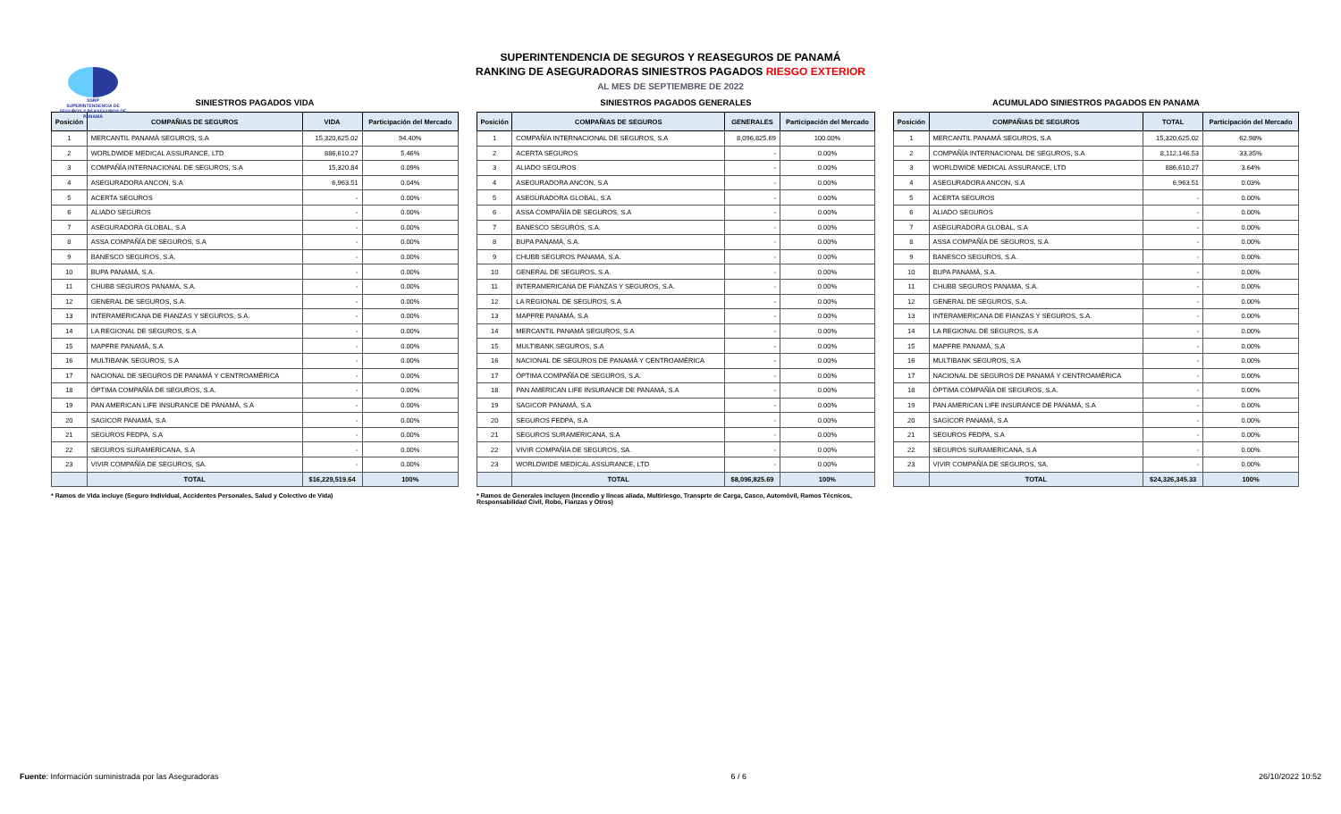SSRP
SUPERINTENDENCIA DE SEGUROS Y REASEGUROS DE PANAMÁ
SUPERINTENDENCIA DE SEGUROS Y REASEGUROS DE PANAMÁ
RANKING DE ASEGURADORAS SINIESTROS PAGADOS RIESGO EXTERIOR
AL MES DE SEPTIEMBRE DE 2022
SINIESTROS PAGADOS VIDA
| Posición | COMPAÑIAS DE SEGUROS | VIDA | Participación del Mercado |
| --- | --- | --- | --- |
| 1 | MERCANTIL PANAMÁ SEGUROS, S.A | 15,320,625.02 | 94.40% |
| 2 | WORLDWIDE MEDICAL ASSURANCE, LTD | 886,610.27 | 5.46% |
| 3 | COMPAÑÍA INTERNACIONAL DE SEGUROS, S.A | 15,320.84 | 0.09% |
| 4 | ASEGURADORA ANCON, S.A | 6,963.51 | 0.04% |
| 5 | ACERTA SEGUROS | - | 0.00% |
| 6 | ALIADO SEGUROS | - | 0.00% |
| 7 | ASEGURADORA GLOBAL, S.A | - | 0.00% |
| 8 | ASSA COMPAÑÍA DE SEGUROS, S.A | - | 0.00% |
| 9 | BANESCO SEGUROS, S.A. | - | 0.00% |
| 10 | BUPA PANAMÁ, S.A. | - | 0.00% |
| 11 | CHUBB SEGUROS PANAMA, S.A. | - | 0.00% |
| 12 | GENERAL DE SEGUROS, S.A. | - | 0.00% |
| 13 | INTERAMERICANA DE FIANZAS Y SEGUROS, S.A. | - | 0.00% |
| 14 | LA REGIONAL DE SEGUROS, S.A | - | 0.00% |
| 15 | MAPFRE PANAMÁ, S.A | - | 0.00% |
| 16 | MULTIBANK SEGUROS, S.A | - | 0.00% |
| 17 | NACIONAL DE SEGUROS DE PANAMÁ Y CENTROAMÉRICA | - | 0.00% |
| 18 | ÓPTIMA COMPAÑÍA DE SEGUROS, S.A. | - | 0.00% |
| 19 | PAN AMERICAN LIFE INSURANCE DE PANAMÁ, S.A | - | 0.00% |
| 20 | SAGICOR PANAMÁ, S.A | - | 0.00% |
| 21 | SEGUROS FEDPA, S.A | - | 0.00% |
| 22 | SEGUROS SURAMERICANA, S.A | - | 0.00% |
| 23 | VIVIR COMPAÑÍA DE SEGUROS, SA. | - | 0.00% |
| | TOTAL | $16,229,519.64 | 100% |
* Ramos de Vida incluye (Seguro Individual, Accidentes Personales, Salud y Colectivo de Vida)
SINIESTROS PAGADOS GENERALES
| Posición | COMPAÑIAS DE SEGUROS | GENERALES | Participación del Mercado |
| --- | --- | --- | --- |
| 1 | COMPAÑÍA INTERNACIONAL DE SEGUROS, S.A | 8,096,825.69 | 100.00% |
| 2 | ACERTA SEGUROS | - | 0.00% |
| 3 | ALIADO SEGUROS | - | 0.00% |
| 4 | ASEGURADORA ANCON, S.A | - | 0.00% |
| 5 | ASEGURADORA GLOBAL, S.A | - | 0.00% |
| 6 | ASSA COMPAÑÍA DE SEGUROS, S.A | - | 0.00% |
| 7 | BANESCO SEGUROS, S.A. | - | 0.00% |
| 8 | BUPA PANAMÁ, S.A. | - | 0.00% |
| 9 | CHUBB SEGUROS PANAMA, S.A. | - | 0.00% |
| 10 | GENERAL DE SEGUROS, S.A. | - | 0.00% |
| 11 | INTERAMERICANA DE FIANZAS Y SEGUROS, S.A. | - | 0.00% |
| 12 | LA REGIONAL DE SEGUROS, S.A | - | 0.00% |
| 13 | MAPFRE PANAMÁ, S.A | - | 0.00% |
| 14 | MERCANTIL PANAMÁ SEGUROS, S.A | - | 0.00% |
| 15 | MULTIBANK SEGUROS, S.A | - | 0.00% |
| 16 | NACIONAL DE SEGUROS DE PANAMÁ Y CENTROAMÉRICA | - | 0.00% |
| 17 | ÓPTIMA COMPAÑÍA DE SEGUROS, S.A. | - | 0.00% |
| 18 | PAN AMERICAN LIFE INSURANCE DE PANAMÁ, S.A | - | 0.00% |
| 19 | SAGICOR PANAMÁ, S.A | - | 0.00% |
| 20 | SEGUROS FEDPA, S.A | - | 0.00% |
| 21 | SEGUROS SURAMERICANA, S.A | - | 0.00% |
| 22 | VIVIR COMPAÑÍA DE SEGUROS, SA. | - | 0.00% |
| 23 | WORLDWIDE MEDICAL ASSURANCE, LTD | - | 0.00% |
| | TOTAL | $8,096,825.69 | 100% |
* Ramos de Generales incluyen (Incendio y líneas aliada, Multiriesgo, Transprte de Carga, Casco, Automóvil, Ramos Técnicos, Responsabilidad Civil, Robo, Fianzas y Otros)
ACUMULADO SINIESTROS PAGADOS EN PANAMA
| Posición | COMPAÑIAS DE SEGUROS | TOTAL | Participación del Mercado |
| --- | --- | --- | --- |
| 1 | MERCANTIL PANAMÁ SEGUROS, S.A | 15,320,625.02 | 62.98% |
| 2 | COMPAÑÍA INTERNACIONAL DE SEGUROS, S.A | 8,112,146.53 | 33.35% |
| 3 | WORLDWIDE MEDICAL ASSURANCE, LTD | 886,610.27 | 3.64% |
| 4 | ASEGURADORA ANCON, S.A | 6,963.51 | 0.03% |
| 5 | ACERTA SEGUROS | - | 0.00% |
| 6 | ALIADO SEGUROS | - | 0.00% |
| 7 | ASEGURADORA GLOBAL, S.A | - | 0.00% |
| 8 | ASSA COMPAÑÍA DE SEGUROS, S.A | - | 0.00% |
| 9 | BANESCO SEGUROS, S.A. | - | 0.00% |
| 10 | BUPA PANAMÁ, S.A. | - | 0.00% |
| 11 | CHUBB SEGUROS PANAMA, S.A. | - | 0.00% |
| 12 | GENERAL DE SEGUROS, S.A. | - | 0.00% |
| 13 | INTERAMERICANA DE FIANZAS Y SEGUROS, S.A. | - | 0.00% |
| 14 | LA REGIONAL DE SEGUROS, S.A | - | 0.00% |
| 15 | MAPFRE PANAMÁ, S.A | - | 0.00% |
| 16 | MULTIBANK SEGUROS, S.A | - | 0.00% |
| 17 | NACIONAL DE SEGUROS DE PANAMÁ Y CENTROAMÉRICA | - | 0.00% |
| 18 | ÓPTIMA COMPAÑÍA DE SEGUROS, S.A. | - | 0.00% |
| 19 | PAN AMERICAN LIFE INSURANCE DE PANAMÁ, S.A | - | 0.00% |
| 20 | SAGICOR PANAMÁ, S.A | - | 0.00% |
| 21 | SEGUROS FEDPA, S.A | - | 0.00% |
| 22 | SEGUROS SURAMERICANA, S.A | - | 0.00% |
| 23 | VIVIR COMPAÑÍA DE SEGUROS, SA. | - | 0.00% |
| | TOTAL | $24,326,345.33 | 100% |
Fuente: Información suministrada por las Aseguradoras 6 / 6 26/10/2022 10:52